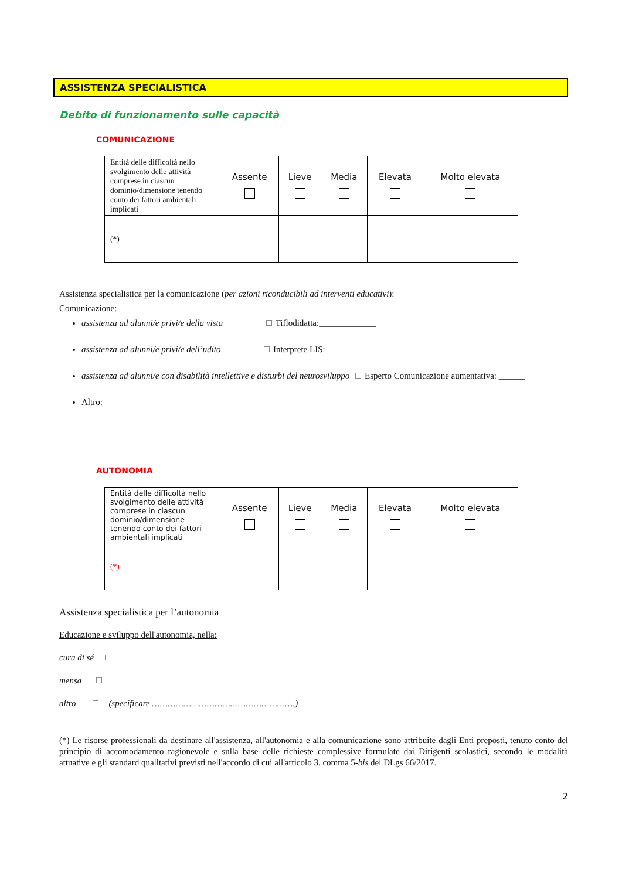ASSISTENZA SPECIALISTICA
Debito di funzionamento sulle capacità
COMUNICAZIONE
| Entità delle difficoltà nello svolgimento delle attività comprese in ciascun dominio/dimensione tenendo conto dei fattori ambientali implicati | Assente | Lieve | Media | Elevata | Molto elevata |
| (*) | | | | | |
Assistenza specialistica per la comunicazione (per azioni riconducibili ad interventi educativi):
Comunicazione:
assistenza ad alunni/e privi/e della vista Tiflodidatta:_____________
assistenza ad alunni/e privi/e dell’udito Interprete LIS: ___________
assistenza ad alunni/e con disabilità intellettive e disturbi del neurosviluppo Esperto Comunicazione aumentativa: ______
Altro: ___________________
AUTONOMIA
| Entità delle difficoltà nello svolgimento delle attività comprese in ciascun dominio/dimensione tenendo conto dei fattori ambientali implicati | Assente | Lieve | Media | Elevata | Molto elevata |
| (*) | | | | | |
Assistenza specialistica per l’autonomia
Educazione e sviluppo dell'autonomia, nella:
cura di sé
mensa
altro (specificare ……………………………………………….)
(*) Le risorse professionali da destinare all'assistenza, all'autonomia e alla comunicazione sono attribuite dagli Enti preposti, tenuto conto del principio di accomodamento ragionevole e sulla base delle richieste complessive formulate dai Dirigenti scolastici, secondo le modalità attuative e gli standard qualitativi previsti nell'accordo di cui all'articolo 3, comma 5-bis del DLgs 66/2017.
2